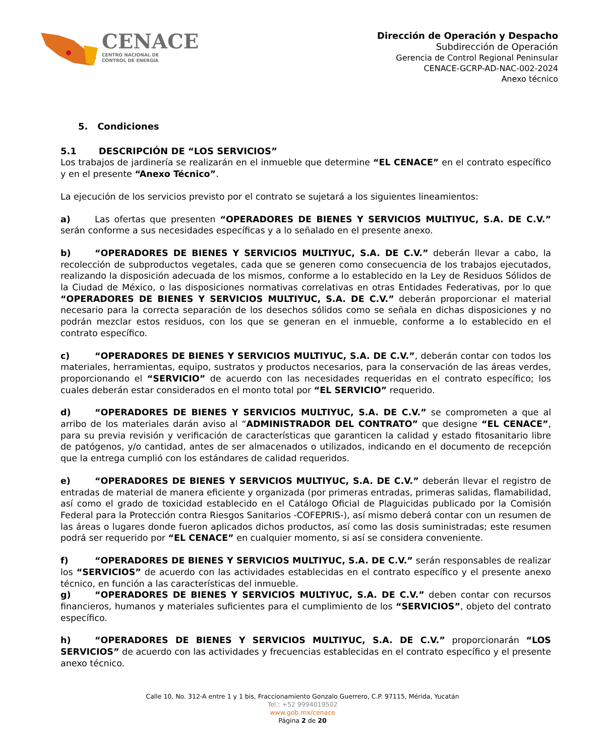CENACE
CENTRO NACIONAL DE
CONTROL DE ENERGÍA
Dirección de Operación y Despacho
Subdirección de Operación
Gerencia de Control Regional Peninsular
CENACE-GCRP-AD-NAC-002-2024
Anexo técnico
5. Condiciones
5.1 DESCRIPCIÓN DE “LOS SERVICIOS”
Los trabajos de jardinería se realizarán en el inmueble que determine “EL CENACE” en el contrato específico y en el presente “Anexo Técnico”.
La ejecución de los servicios previsto por el contrato se sujetará a los siguientes lineamientos:
a) Las ofertas que presenten “OPERADORES DE BIENES Y SERVICIOS MULTIYUC, S.A. DE C.V.” serán conforme a sus necesidades específicas y a lo señalado en el presente anexo.
b) “OPERADORES DE BIENES Y SERVICIOS MULTIYUC, S.A. DE C.V.” deberán llevar a cabo, la recolección de subproductos vegetales, cada que se generen como consecuencia de los trabajos ejecutados, realizando la disposición adecuada de los mismos, conforme a lo establecido en la Ley de Residuos Sólidos de la Ciudad de México, o las disposiciones normativas correlativas en otras Entidades Federativas, por lo que “OPERADORES DE BIENES Y SERVICIOS MULTIYUC, S.A. DE C.V.” deberán proporcionar el material necesario para la correcta separación de los desechos sólidos como se señala en dichas disposiciones y no podrán mezclar estos residuos, con los que se generan en el inmueble, conforme a lo establecido en el contrato específico.
c) “OPERADORES DE BIENES Y SERVICIOS MULTIYUC, S.A. DE C.V.”, deberán contar con todos los materiales, herramientas, equipo, sustratos y productos necesarios, para la conservación de las áreas verdes, proporcionando el “SERVICIO” de acuerdo con las necesidades requeridas en el contrato específico; los cuales deberán estar considerados en el monto total por “EL SERVICIO” requerido.
d) “OPERADORES DE BIENES Y SERVICIOS MULTIYUC, S.A. DE C.V.” se comprometen a que al arribo de los materiales darán aviso al “ADMINISTRADOR DEL CONTRATO” que designe “EL CENACE”, para su previa revisión y verificación de características que garanticen la calidad y estado fitosanitario libre de patógenos, y/o cantidad, antes de ser almacenados o utilizados, indicando en el documento de recepción que la entrega cumplió con los estándares de calidad requeridos.
e) “OPERADORES DE BIENES Y SERVICIOS MULTIYUC, S.A. DE C.V.” deberán llevar el registro de entradas de material de manera eficiente y organizada (por primeras entradas, primeras salidas, flamabilidad, así como el grado de toxicidad establecido en el Catálogo Oficial de Plaguicidas publicado por la Comisión Federal para la Protección contra Riesgos Sanitarios -COFEPRIS-), así mismo deberá contar con un resumen de las áreas o lugares donde fueron aplicados dichos productos, así como las dosis suministradas; este resumen podrá ser requerido por “EL CENACE” en cualquier momento, si así se considera conveniente.
f) “OPERADORES DE BIENES Y SERVICIOS MULTIYUC, S.A. DE C.V.” serán responsables de realizar los “SERVICIOS” de acuerdo con las actividades establecidas en el contrato específico y el presente anexo técnico, en función a las características del inmueble.
g) “OPERADORES DE BIENES Y SERVICIOS MULTIYUC, S.A. DE C.V.” deben contar con recursos financieros, humanos y materiales suficientes para el cumplimiento de los “SERVICIOS”, objeto del contrato específico.
h) “OPERADORES DE BIENES Y SERVICIOS MULTIYUC, S.A. DE C.V.” proporcionarán “LOS SERVICIOS” de acuerdo con las actividades y frecuencias establecidas en el contrato específico y el presente anexo técnico.
Calle 10, No. 312-A entre 1 y 1 bis, Fraccionamiento Gonzalo Guerrero, C.P. 97115, Mérida, Yucatán
Tel.: +52 9994019502
www.gob.mx/cenace
Página 2 de 20